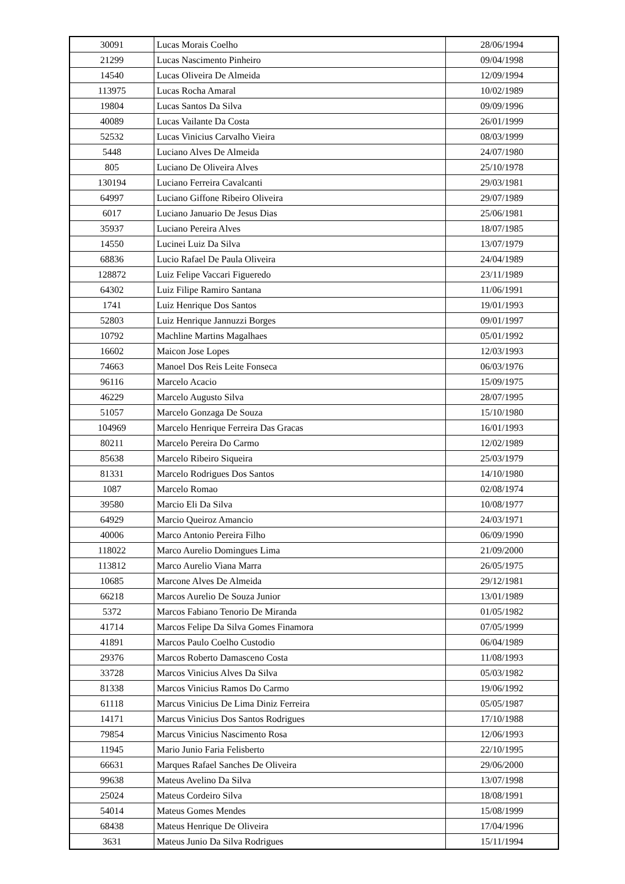| 30091 | Lucas Morais Coelho | 28/06/1994 |
| 21299 | Lucas Nascimento Pinheiro | 09/04/1998 |
| 14540 | Lucas Oliveira De Almeida | 12/09/1994 |
| 113975 | Lucas Rocha Amaral | 10/02/1989 |
| 19804 | Lucas Santos Da Silva | 09/09/1996 |
| 40089 | Lucas Vailante Da Costa | 26/01/1999 |
| 52532 | Lucas Vinicius Carvalho Vieira | 08/03/1999 |
| 5448 | Luciano Alves De Almeida | 24/07/1980 |
| 805 | Luciano De Oliveira Alves | 25/10/1978 |
| 130194 | Luciano Ferreira Cavalcanti | 29/03/1981 |
| 64997 | Luciano Giffone Ribeiro Oliveira | 29/07/1989 |
| 6017 | Luciano Januario De Jesus Dias | 25/06/1981 |
| 35937 | Luciano Pereira Alves | 18/07/1985 |
| 14550 | Lucinei Luiz Da Silva | 13/07/1979 |
| 68836 | Lucio Rafael De Paula Oliveira | 24/04/1989 |
| 128872 | Luiz Felipe Vaccari Figueredo | 23/11/1989 |
| 64302 | Luiz Filipe Ramiro Santana | 11/06/1991 |
| 1741 | Luiz Henrique Dos Santos | 19/01/1993 |
| 52803 | Luiz Henrique Jannuzzi Borges | 09/01/1997 |
| 10792 | Machline Martins Magalhaes | 05/01/1992 |
| 16602 | Maicon Jose Lopes | 12/03/1993 |
| 74663 | Manoel Dos Reis Leite Fonseca | 06/03/1976 |
| 96116 | Marcelo Acacio | 15/09/1975 |
| 46229 | Marcelo Augusto Silva | 28/07/1995 |
| 51057 | Marcelo Gonzaga De Souza | 15/10/1980 |
| 104969 | Marcelo Henrique Ferreira Das Gracas | 16/01/1993 |
| 80211 | Marcelo Pereira Do Carmo | 12/02/1989 |
| 85638 | Marcelo Ribeiro Siqueira | 25/03/1979 |
| 81331 | Marcelo Rodrigues Dos Santos | 14/10/1980 |
| 1087 | Marcelo Romao | 02/08/1974 |
| 39580 | Marcio Eli Da Silva | 10/08/1977 |
| 64929 | Marcio Queiroz Amancio | 24/03/1971 |
| 40006 | Marco Antonio Pereira Filho | 06/09/1990 |
| 118022 | Marco Aurelio Domingues Lima | 21/09/2000 |
| 113812 | Marco Aurelio Viana Marra | 26/05/1975 |
| 10685 | Marcone Alves De Almeida | 29/12/1981 |
| 66218 | Marcos Aurelio De Souza Junior | 13/01/1989 |
| 5372 | Marcos Fabiano Tenorio De Miranda | 01/05/1982 |
| 41714 | Marcos Felipe Da Silva Gomes Finamora | 07/05/1999 |
| 41891 | Marcos Paulo Coelho Custodio | 06/04/1989 |
| 29376 | Marcos Roberto Damasceno Costa | 11/08/1993 |
| 33728 | Marcos Vinicius Alves Da Silva | 05/03/1982 |
| 81338 | Marcos Vinicius Ramos Do Carmo | 19/06/1992 |
| 61118 | Marcus Vinicius De Lima Diniz Ferreira | 05/05/1987 |
| 14171 | Marcus Vinicius Dos Santos Rodrigues | 17/10/1988 |
| 79854 | Marcus Vinicius Nascimento Rosa | 12/06/1993 |
| 11945 | Mario Junio Faria Felisberto | 22/10/1995 |
| 66631 | Marques Rafael Sanches De Oliveira | 29/06/2000 |
| 99638 | Mateus Avelino Da Silva | 13/07/1998 |
| 25024 | Mateus Cordeiro Silva | 18/08/1991 |
| 54014 | Mateus Gomes Mendes | 15/08/1999 |
| 68438 | Mateus Henrique De Oliveira | 17/04/1996 |
| 3631 | Mateus Junio Da Silva Rodrigues | 15/11/1994 |